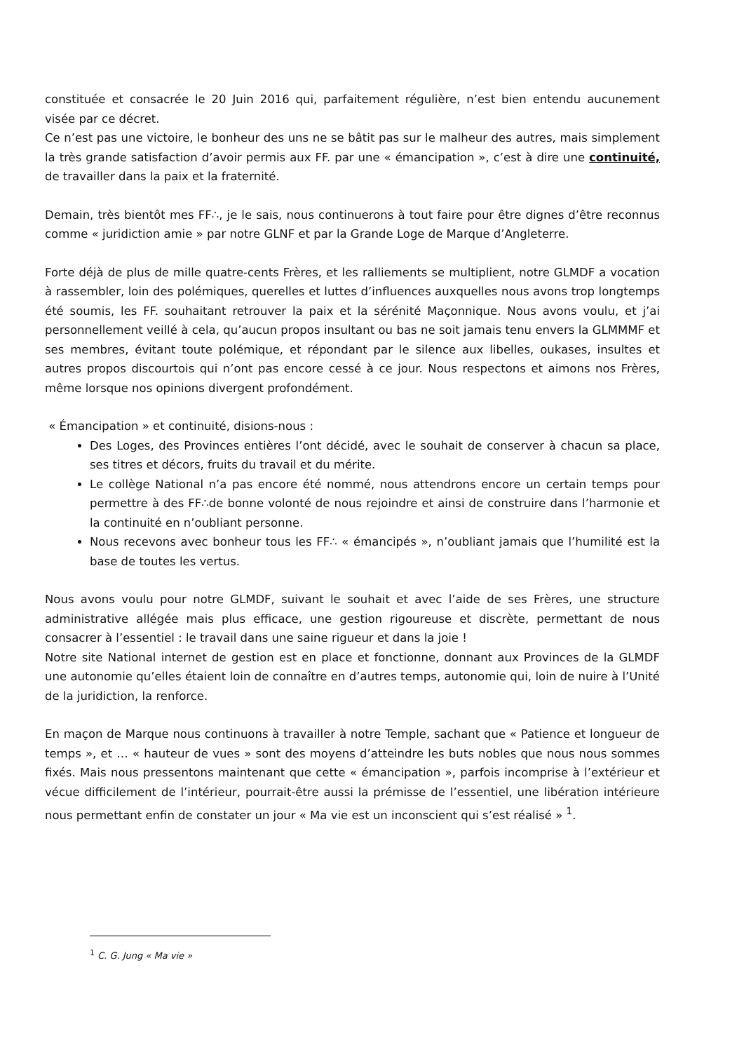constituée et consacrée le 20 Juin 2016 qui, parfaitement régulière, n’est bien entendu aucunement visée par ce décret.
Ce n’est pas une victoire, le bonheur des uns ne se bâtit pas sur le malheur des autres, mais simplement la très grande satisfaction d’avoir permis aux FF. par une « émancipation », c’est à dire une continuité, de travailler dans la paix et la fraternité.
Demain, très bientôt mes FF∴, je le sais, nous continuerons à tout faire pour être dignes d’être reconnus comme « juridiction amie » par notre GLNF et par la Grande Loge de Marque d’Angleterre.
Forte déjà de plus de mille quatre-cents Frères, et les ralliements se multiplient, notre GLMDF a vocation à rassembler, loin des polémiques, querelles et luttes d’influences auxquelles nous avons trop longtemps été soumis, les FF. souhaitant retrouver la paix et la sérénité Maçonnique. Nous avons voulu, et j’ai personnellement veillé à cela, qu’aucun propos insultant ou bas ne soit jamais tenu envers la GLMMMF et ses membres, évitant toute polémique, et répondant par le silence aux libelles, oukases, insultes et autres propos discourtois qui n’ont pas encore cessé à ce jour. Nous respectons et aimons nos Frères, même lorsque nos opinions divergent profondément.
« Émancipation » et continuité, disions-nous :
Des Loges, des Provinces entières l’ont décidé, avec le souhait de conserver à chacun sa place, ses titres et décors, fruits du travail et du mérite.
Le collège National n’a pas encore été nommé, nous attendrons encore un certain temps pour permettre à des FF∴de bonne volonté de nous rejoindre et ainsi de construire dans l’harmonie et la continuité en n’oubliant personne.
Nous recevons avec bonheur tous les FF∴ « émancipés », n’oubliant jamais que l’humilité est la base de toutes les vertus.
Nous avons voulu pour notre GLMDF, suivant le souhait et avec l’aide de ses Frères, une structure administrative allégée mais plus efficace, une gestion rigoureuse et discrète, permettant de nous consacrer à l’essentiel : le travail dans une saine rigueur et dans la joie !
Notre site National internet de gestion est en place et fonctionne, donnant aux Provinces de la GLMDF une autonomie qu’elles étaient loin de connaître en d’autres temps, autonomie qui, loin de nuire à l’Unité de la juridiction, la renforce.
En maçon de Marque nous continuons à travailler à notre Temple, sachant que « Patience et longueur de temps », et … « hauteur de vues » sont des moyens d’atteindre les buts nobles que nous nous sommes fixés. Mais nous pressentons maintenant que cette « émancipation », parfois incomprise à l’extérieur et vécue difficilement de l’intérieur, pourrait-être aussi la prémisse de l’essentiel, une libération intérieure nous permettant enfin de constater un jour « Ma vie est un inconscient qui s’est réalisé » <sup>1</sup>.
<sup>1</sup> C. G. Jung « Ma vie »